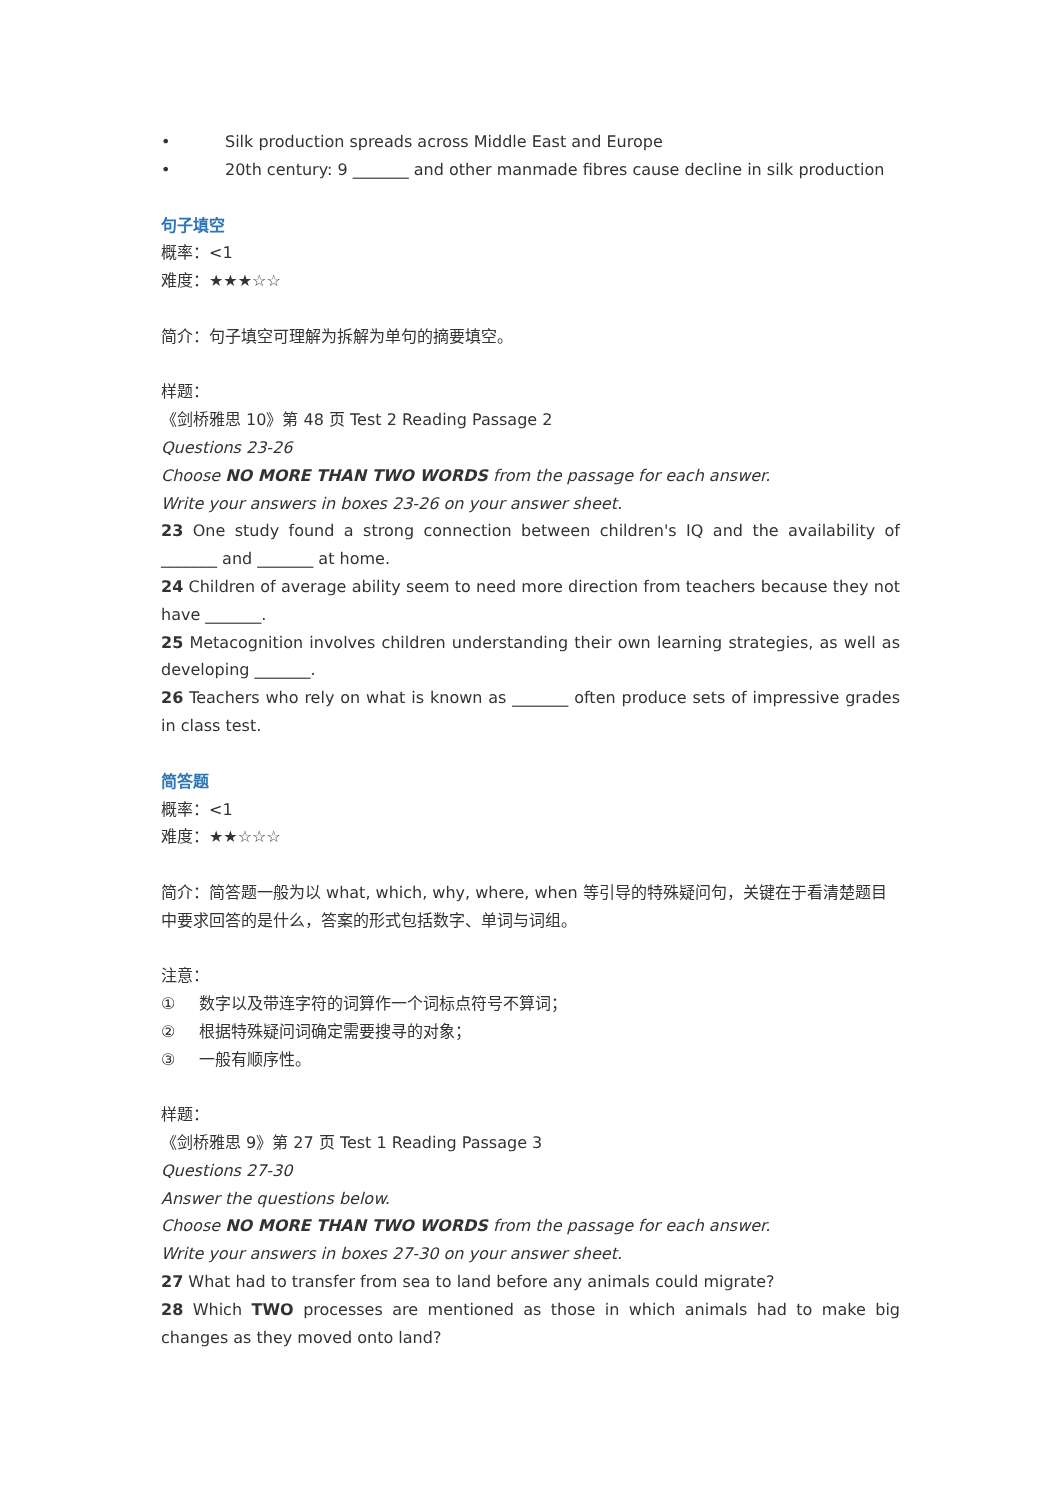• Silk production spreads across Middle East and Europe
• 20th century: 9 _______ and other manmade fibres cause decline in silk production
句子填空
概率：<1
难度：★★★☆☆
简介：句子填空可理解为拆解为单句的摘要填空。
样题：
《剑桥雅思 10》第 48 页 Test 2 Reading Passage 2
Questions 23-26
Choose NO MORE THAN TWO WORDS from the passage for each answer.
Write your answers in boxes 23-26 on your answer sheet.
23 One study found a strong connection between children's IQ and the availability of _______ and _______ at home.
24 Children of average ability seem to need more direction from teachers because they not have _______.
25 Metacognition involves children understanding their own learning strategies, as well as developing _______.
26 Teachers who rely on what is known as _______ often produce sets of impressive grades in class test.
简答题
概率：<1
难度：★★☆☆☆
简介：简答题一般为以 what, which, why, where, when 等引导的特殊疑问句，关键在于看清楚题目中要求回答的是什么，答案的形式包括数字、单词与词组。
注意：
① 数字以及带连字符的词算作一个词标点符号不算词；
② 根据特殊疑问词确定需要搜寻的对象；
③ 一般有顺序性。
样题：
《剑桥雅思 9》第 27 页 Test 1 Reading Passage 3
Questions 27-30
Answer the questions below.
Choose NO MORE THAN TWO WORDS from the passage for each answer.
Write your answers in boxes 27-30 on your answer sheet.
27 What had to transfer from sea to land before any animals could migrate?
28 Which TWO processes are mentioned as those in which animals had to make big changes as they moved onto land?